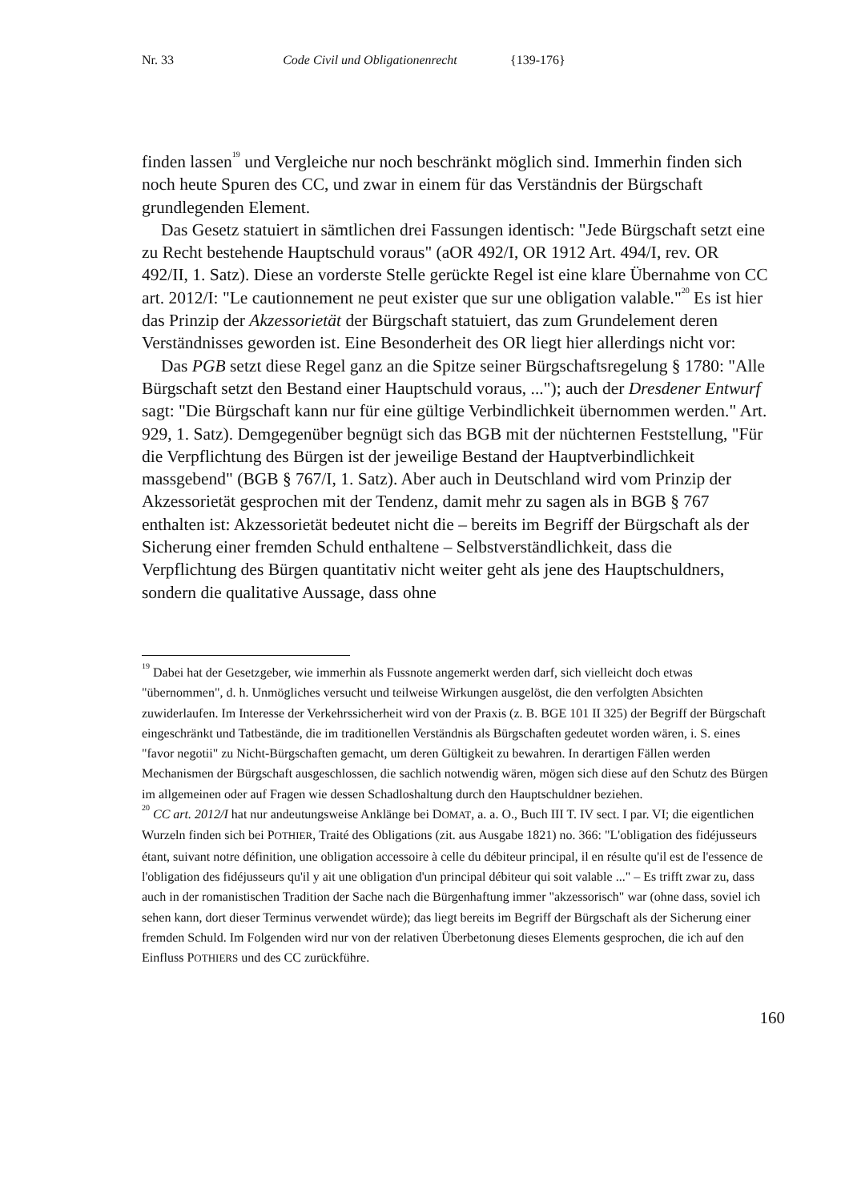Nr. 33 Code Civil und Obligationenrecht {139-176}
finden lassen<sup>19</sup> und Vergleiche nur noch beschränkt möglich sind. Immerhin finden sich noch heute Spuren des CC, und zwar in einem für das Verständnis der Bürgschaft grundlegenden Element.
Das Gesetz statuiert in sämtlichen drei Fassungen identisch: "Jede Bürgschaft setzt eine zu Recht bestehende Hauptschuld voraus" (aOR 492/I, OR 1912 Art. 494/I, rev. OR 492/II, 1. Satz). Diese an vorderste Stelle gerückte Regel ist eine klare Übernahme von CC art. 2012/I: "Le cautionnement ne peut exister que sur une obligation valable."<sup>20</sup> Es ist hier das Prinzip der Akzessorietät der Bürgschaft statuiert, das zum Grundelement deren Verständnisses geworden ist. Eine Besonderheit des OR liegt hier allerdings nicht vor:
Das PGB setzt diese Regel ganz an die Spitze seiner Bürgschaftsregelung § 1780: "Alle Bürgschaft setzt den Bestand einer Hauptschuld voraus, ..."); auch der Dresdener Entwurf sagt: "Die Bürgschaft kann nur für eine gültige Verbindlichkeit übernommen werden." Art. 929, 1. Satz). Demgegenüber begnügt sich das BGB mit der nüchternen Feststellung, "Für die Verpflichtung des Bürgen ist der jeweilige Bestand der Hauptverbindlichkeit massgebend" (BGB § 767/I, 1. Satz). Aber auch in Deutschland wird vom Prinzip der Akzessorietät gesprochen mit der Tendenz, damit mehr zu sagen als in BGB § 767 enthalten ist: Akzessorietät bedeutet nicht die – bereits im Begriff der Bürgschaft als der Sicherung einer fremden Schuld enthaltene – Selbstverständlichkeit, dass die Verpflichtung des Bürgen quantitativ nicht weiter geht als jene des Hauptschuldners, sondern die qualitative Aussage, dass ohne
<sup>19</sup> Dabei hat der Gesetzgeber, wie immerhin als Fussnote angemerkt werden darf, sich vielleicht doch etwas "übernommen", d. h. Unmögliches versucht und teilweise Wirkungen ausgelöst, die den verfolgten Absichten zuwiderlaufen. Im Interesse der Verkehrssicherheit wird von der Praxis (z. B. BGE 101 II 325) der Begriff der Bürgschaft eingeschränkt und Tatbestände, die im traditionellen Verständnis als Bürgschaften gedeutet worden wären, i. S. eines "favor negotii" zu Nicht-Bürgschaften gemacht, um deren Gültigkeit zu bewahren. In derartigen Fällen werden Mechanismen der Bürgschaft ausgeschlossen, die sachlich notwendig wären, mögen sich diese auf den Schutz des Bürgen im allgemeinen oder auf Fragen wie dessen Schadloshaltung durch den Hauptschuldner beziehen.
<sup>20</sup> CC art. 2012/I hat nur andeutungsweise Anklänge bei DOMAT, a. a. O., Buch III T. IV sect. I par. VI; die eigentlichen Wurzeln finden sich bei POTHIER, Traité des Obligations (zit. aus Ausgabe 1821) no. 366: "L'obligation des fidéjusseurs étant, suivant notre définition, une obligation accessoire à celle du débiteur principal, il en résulte qu'il est de l'essence de l'obligation des fidéjusseurs qu'il y ait une obligation d'un principal débiteur qui soit valable ..." – Es trifft zwar zu, dass auch in der romanistischen Tradition der Sache nach die Bürgenhaftung immer "akzessorisch" war (ohne dass, soviel ich sehen kann, dort dieser Terminus verwendet würde); das liegt bereits im Begriff der Bürgschaft als der Sicherung einer fremden Schuld. Im Folgenden wird nur von der relativen Überbetonung dieses Elements gesprochen, die ich auf den Einfluss POTHIERS und des CC zurückführe.
160